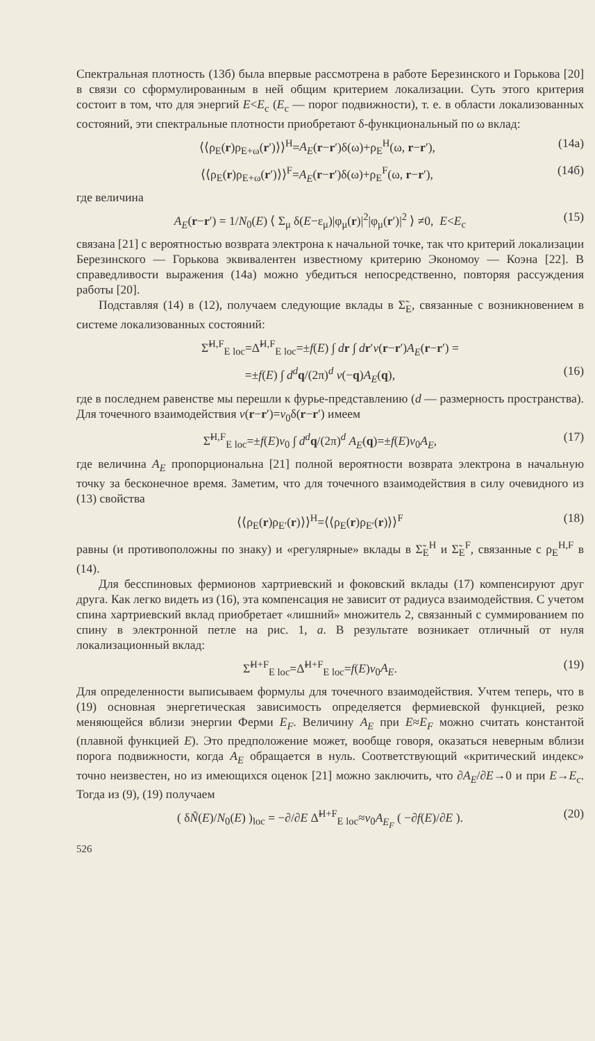Спектральная плотность (13б) была впервые рассмотрена в работе Березинского и Горькова [20] в связи со сформулированным в ней общим критерием локализации. Суть этого критерия состоит в том, что для энергий E<E<sub>c</sub> (E<sub>c</sub> — порог подвижности), т. е. в области локализованных состояний, эти спектральные плотности приобретают δ-функциональный по ω вклад:
⟨⟨ρ<sub>E</sub>(r)ρ<sub>E+ω</sub>(r′)⟩⟩<sup>H</sup>=A<sub>E</sub>(r−r′)δ(ω)+ρ<sub>E</sub><sup>H</sup>(ω, r−r′), (14а)
⟨⟨ρ<sub>E</sub>(r)ρ<sub>E+ω</sub>(r′)⟩⟩<sup>F</sup>=A<sub>E</sub>(r−r′)δ(ω)+ρ<sub>E</sub><sup>F</sup>(ω, r−r′), (14б)
где величина
A<sub>E</sub>(r−r′) = 1/N<sub>0</sub>(E) ⟨ Σ<sub>μ</sub> δ(E−ε<sub>μ</sub>)|φ<sub>μ</sub>(r)|<sup>2</sup>|φ<sub>μ</sub>(r′)|<sup>2</sup> ⟩ ≠0, E<E<sub>c</sub> (15)
связана [21] с вероятностью возврата электрона к начальной точке, так что критерий локализации Березинского — Горькова эквивалентен известному критерию Экономоу — Коэна [22]. В справедливости выражения (14а) можно убедиться непосредственно, повторяя рассуждения работы [20].
Подставляя (14) в (12), получаем следующие вклады в Σ̃<sub>E</sub>, связанные с возникновением в системе локализованных состояний:
Σ̃<sup>H,F</sup><sub>E loc</sub>=Δ̃<sup>H,F</sup><sub>E loc</sub>=±f(E) ∫ dr ∫ dr′v(r−r′)A<sub>E</sub>(r−r′) =
=±f(E) ∫ d<sup>d</sup> q/(2π)<sup>d</sup> v(−q)A<sub>E</sub>(q), (16)
где в последнем равенстве мы перешли к фурье-представлению (d — размерность пространства). Для точечного взаимодействия v(r−r′)=v<sub>0</sub>δ(r−r′) имеем
Σ̃<sup>H,F</sup><sub>E loc</sub>=±f(E)v<sub>0</sub> ∫ d<sup>d</sup> q/(2π)<sup>d</sup> A<sub>E</sub>(q)=±f(E)v<sub>0</sub>A<sub>E</sub>, (17)
где величина A<sub>E</sub> пропорциональна [21] полной вероятности возврата электрона в начальную точку за бесконечное время. Заметим, что для точечного взаимодействия в силу очевидного из (13) свойства
⟨⟨ρ<sub>E</sub>(r)ρ<sub>E′</sub>(r)⟩⟩<sup>H</sup>=⟨⟨ρ<sub>E</sub>(r)ρ<sub>E′</sub>(r)⟩⟩<sup>F</sup> (18)
равны (и противоположны по знаку) и «регулярные» вклады в Σ̃<sub>E</sub><sup>H</sup> и Σ̃<sub>E</sub><sup>F</sup>, связанные с ρ<sub>E</sub><sup>H,F</sup> в (14).
Для бесспиновых фермионов хартриевский и фоковский вклады (17) компенсируют друг друга. Как легко видеть из (16), эта компенсация не зависит от радиуса взаимодействия. С учетом спина хартриевский вклад приобретает «лишний» множитель 2, связанный с суммированием по спину в электронной петле на рис. 1, а. В результате возникает отличный от нуля локализационный вклад:
Σ̃<sup>H+F</sup><sub>E loc</sub>=Δ̃<sup>H+F</sup><sub>E loc</sub>=f(E)v<sub>0</sub>A<sub>E</sub>. (19)
Для определенности выписываем формулы для точечного взаимодействия. Учтем теперь, что в (19) основная энергетическая зависимость определяется фермиевской функцией, резко меняющейся вблизи энергии Ферми E<sub>F</sub>. Величину A<sub>E</sub> при E≈E<sub>F</sub> можно считать константой (плавной функцией E). Это предположение может, вообще говоря, оказаться неверным вблизи порога подвижности, когда A<sub>E</sub> обращается в нуль. Соответствующий «критический индекс» точно неизвестен, но из имеющихся оценок [21] можно заключить, что ∂A<sub>E</sub>/∂E→0 и при E→E<sub>c</sub>. Тогда из (9), (19) получаем
( δÑ(E)/N<sub>0</sub>(E) )<sub>loc</sub> = −∂/∂E Δ̃<sup>H+F</sup><sub>E loc</sub>≈v<sub>0</sub>A<sub>E<sub>F</sub></sub> ( −∂f(E)/∂E ). (20)
526